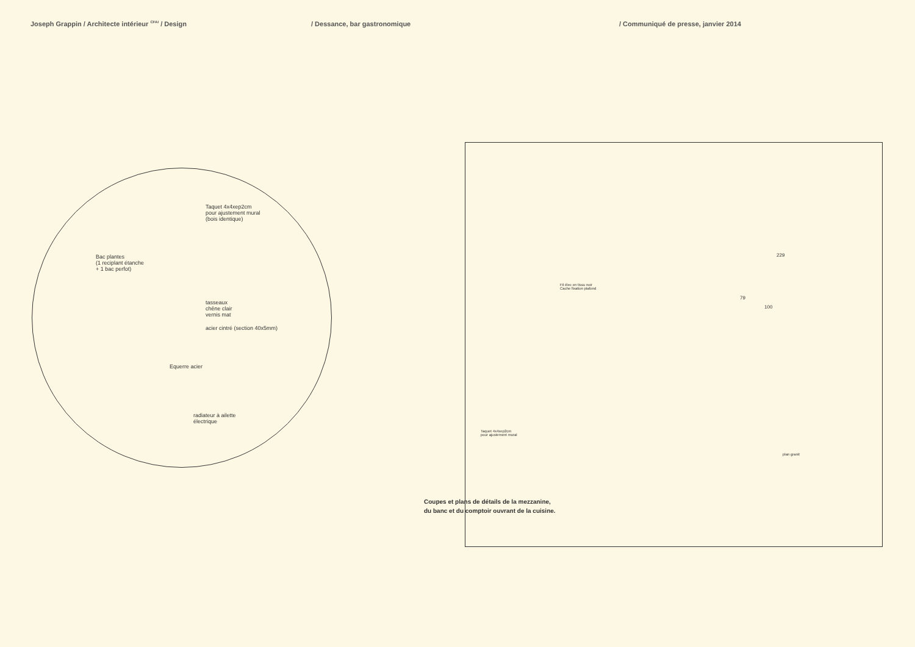Joseph Grappin / Architecte intérieur <sup>CFAI</sup> / Design
/ Dessance, bar gastronomique / Communiqué de presse, janvier 2014
Taquet 4x4xep2cm
pour ajustement mural
(bois identique)
Bac plantes
(1 reciplant étanche
+ 1 bac perfot)
tasseaux
chêne clair
vernis mat
acier cintré (section 40x5mm)
Equerre acier
radiateur à ailette
électrique
229
79
100
Fil élec en tissu noir
Cache fixation plafond
Taquet 4x4xep2cm
pour ajustement mural
plan granit
Coupes et plans de détails de la mezzanine,
du banc et du comptoir ouvrant de la cuisine.